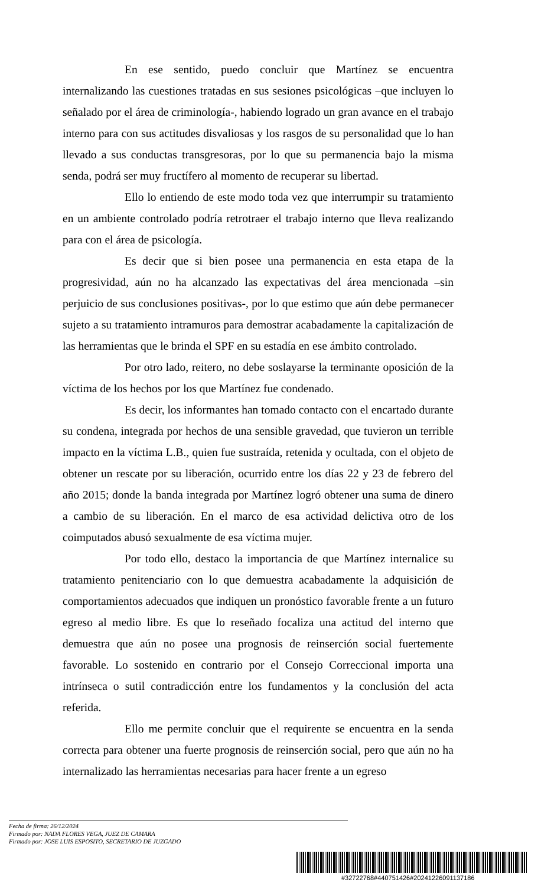En ese sentido, puedo concluir que Martínez se encuentra internalizando las cuestiones tratadas en sus sesiones psicológicas –que incluyen lo señalado por el área de criminología-, habiendo logrado un gran avance en el trabajo interno para con sus actitudes disvaliosas y los rasgos de su personalidad que lo han llevado a sus conductas transgresoras, por lo que su permanencia bajo la misma senda, podrá ser muy fructífero al momento de recuperar su libertad.
Ello lo entiendo de este modo toda vez que interrumpir su tratamiento en un ambiente controlado podría retrotraer el trabajo interno que lleva realizando para con el área de psicología.
Es decir que si bien posee una permanencia en esta etapa de la progresividad, aún no ha alcanzado las expectativas del área mencionada –sin perjuicio de sus conclusiones positivas-, por lo que estimo que aún debe permanecer sujeto a su tratamiento intramuros para demostrar acabadamente la capitalización de las herramientas que le brinda el SPF en su estadía en ese ámbito controlado.
Por otro lado, reitero, no debe soslayarse la terminante oposición de la víctima de los hechos por los que Martínez fue condenado.
Es decir, los informantes han tomado contacto con el encartado durante su condena, integrada por hechos de una sensible gravedad, que tuvieron un terrible impacto en la víctima L.B., quien fue sustraída, retenida y ocultada, con el objeto de obtener un rescate por su liberación, ocurrido entre los días 22 y 23 de febrero del año 2015; donde la banda integrada por Martínez logró obtener una suma de dinero a cambio de su liberación. En el marco de esa actividad delictiva otro de los coimputados abusó sexualmente de esa víctima mujer.
Por todo ello, destaco la importancia de que Martínez internalice su tratamiento penitenciario con lo que demuestra acabadamente la adquisición de comportamientos adecuados que indiquen un pronóstico favorable frente a un futuro egreso al medio libre. Es que lo reseñado focaliza una actitud del interno que demuestra que aún no posee una prognosis de reinserción social fuertemente favorable. Lo sostenido en contrario por el Consejo Correccional importa una intrínseca o sutil contradicción entre los fundamentos y la conclusión del acta referida.
Ello me permite concluir que el requirente se encuentra en la senda correcta para obtener una fuerte prognosis de reinserción social, pero que aún no ha internalizado las herramientas necesarias para hacer frente a un egreso
Fecha de firma: 26/12/2024
Firmado por: NADA FLORES VEGA, JUEZ DE CAMARA
Firmado por: JOSE LUIS ESPOSITO, SECRETARIO DE JUZGADO
#32722768#440751426#20241226091137186